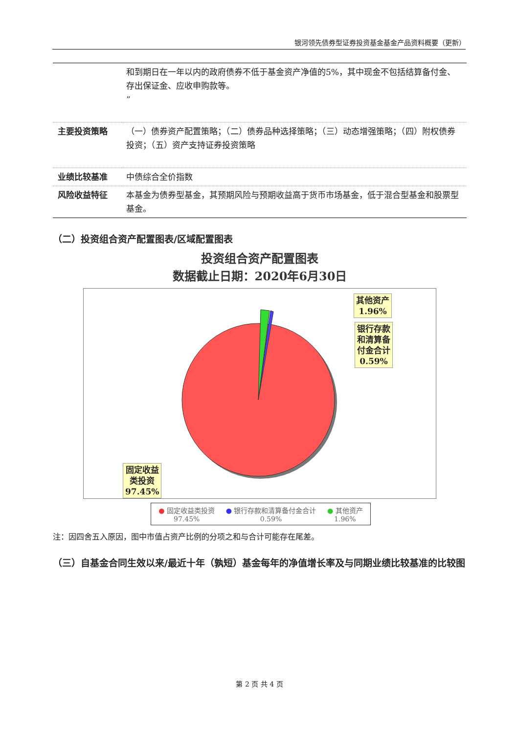银河领先债券型证券投资基金基金产品资料概要（更新）
| | 和到期日在一年以内的政府债券不低于基金资产净值的5%，其中现金不包括结算备付金、存出保证金、应收申购款等。 ” |
| 主要投资策略 | （一）债券资产配置策略；（二）债券品种选择策略；（三）动态增强策略；（四）附权债券投资；（五）资产支持证券投资策略 |
| 业绩比较基准 | 中债综合全价指数 |
| 风险收益特征 | 本基金为债券型基金，其预期风险与预期收益高于货币市场基金，低于混合型基金和股票型基金。 |
（二）投资组合资产配置图表/区域配置图表
投资组合资产配置图表
数据截止日期：2020年6月30日
其他资产
1.96%
银行存款
和清算备
付金合计
0.59%
固定收益
类投资
97.45%
● 固定收益类投资
97.45%
● 银行存款和清算备付金合计
0.59%
● 其他资产
1.96%
注：因四舍五入原因，图中市值占资产比例的分项之和与合计可能存在尾差。
（三）自基金合同生效以来/最近十年（孰短）基金每年的净值增长率及与同期业绩比较基准的比较图
第 2 页 共 4 页